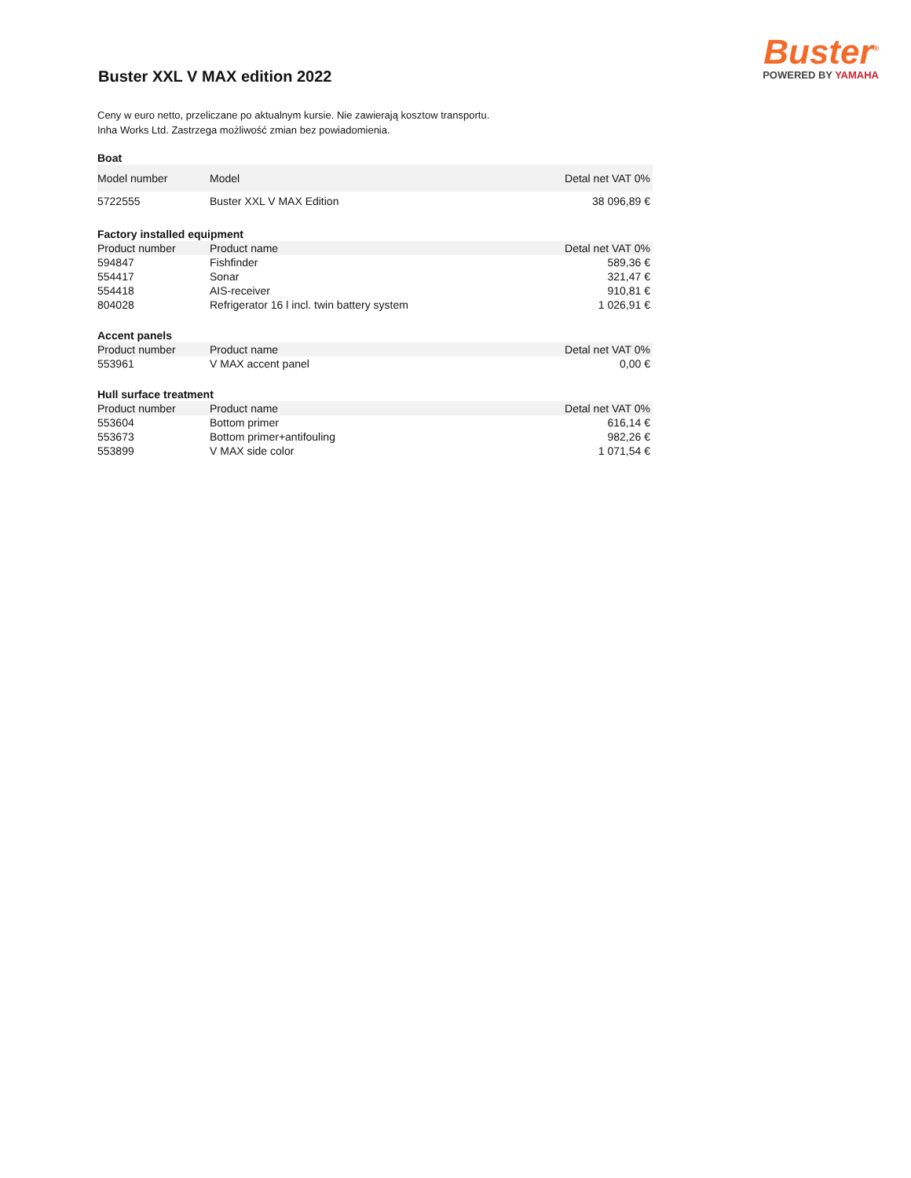Buster XXL V MAX edition 2022
Buster<sup>®</sup>
POWERED BY YAMAHA
Ceny w euro netto, przeliczane po aktualnym kursie. Nie zawierają kosztow transportu.
Inha Works Ltd. Zastrzega możliwość zmian bez powiadomienia.
| Boat | | |
| --- | --- | --- |
| Model number | Model | Detal net VAT 0% |
| 5722555 | Buster XXL V MAX Edition | 38 096,89 € |
| Factory installed equipment | | |
| Product number | Product name | Detal net VAT 0% |
| 594847 | Fishfinder | 589,36 € |
| 554417 | Sonar | 321,47 € |
| 554418 | AIS-receiver | 910,81 € |
| 804028 | Refrigerator 16 l incl. twin battery system | 1 026,91 € |
| Accent panels | | |
| Product number | Product name | Detal net VAT 0% |
| 553961 | V MAX accent panel | 0,00 € |
| Hull surface treatment | | |
| Product number | Product name | Detal net VAT 0% |
| 553604 | Bottom primer | 616,14 € |
| 553673 | Bottom primer+antifouling | 982,26 € |
| 553899 | V MAX side color | 1 071,54 € |